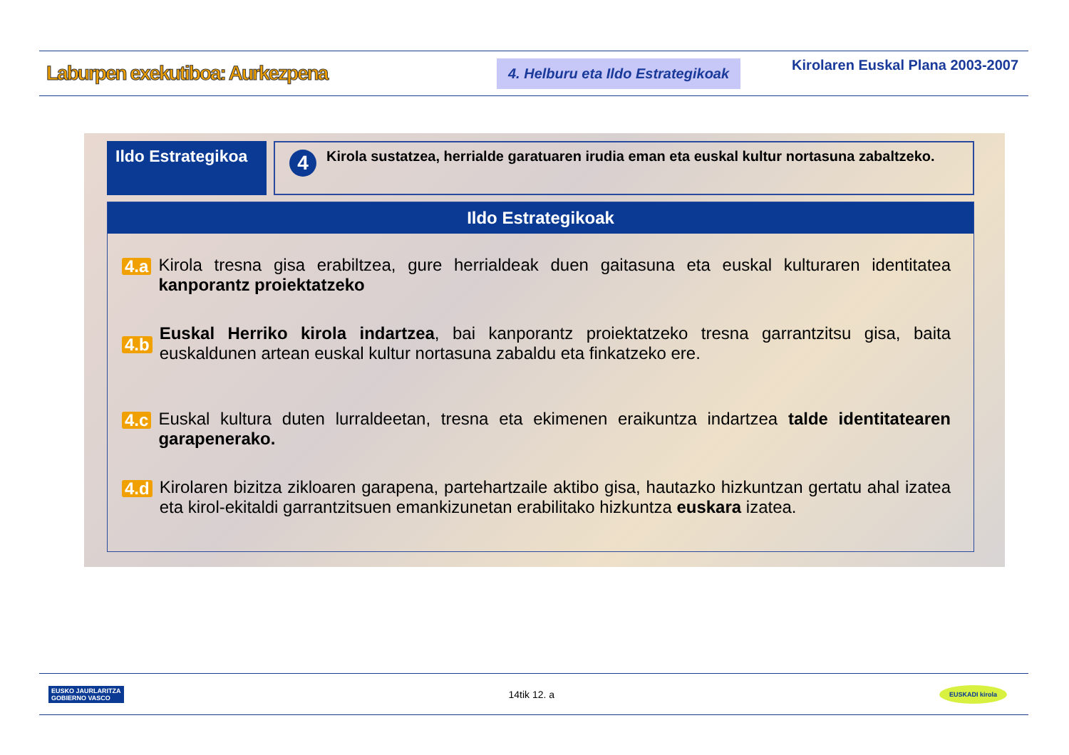Laburpen exekutiboa: Aurkezpena
4. Helburu eta Ildo Estrategikoak
Kirolaren Euskal Plana 2003-2007
Ildo Estrategikoa
4
Kirola sustatzea, herrialde garatuaren irudia eman eta euskal kultur nortasuna zabaltzeko.
Ildo Estrategikoak
4.a
Kirola tresna gisa erabiltzea, gure herrialdeak duen gaitasuna eta euskal kulturaren identitatea kanporantz proiektatzeko
4.b
Euskal Herriko kirola indartzea, bai kanporantz proiektatzeko tresna garrantzitsu gisa, baita euskaldunen artean euskal kultur nortasuna zabaldu eta finkatzeko ere.
4.c
Euskal kultura duten lurraldeetan, tresna eta ekimenen eraikuntza indartzea talde identitatearen garapenerako.
4.d
Kirolaren bizitza zikloaren garapena, partehartzaile aktibo gisa, hautazko hizkuntzan gertatu ahal izatea eta kirol-ekitaldi garrantzitsuen emankizunetan erabilitako hizkuntza euskara izatea.
EUSKO JAURLARITZA
GOBIERNO VASCO
14tik 12. a
EUSKADI kirola